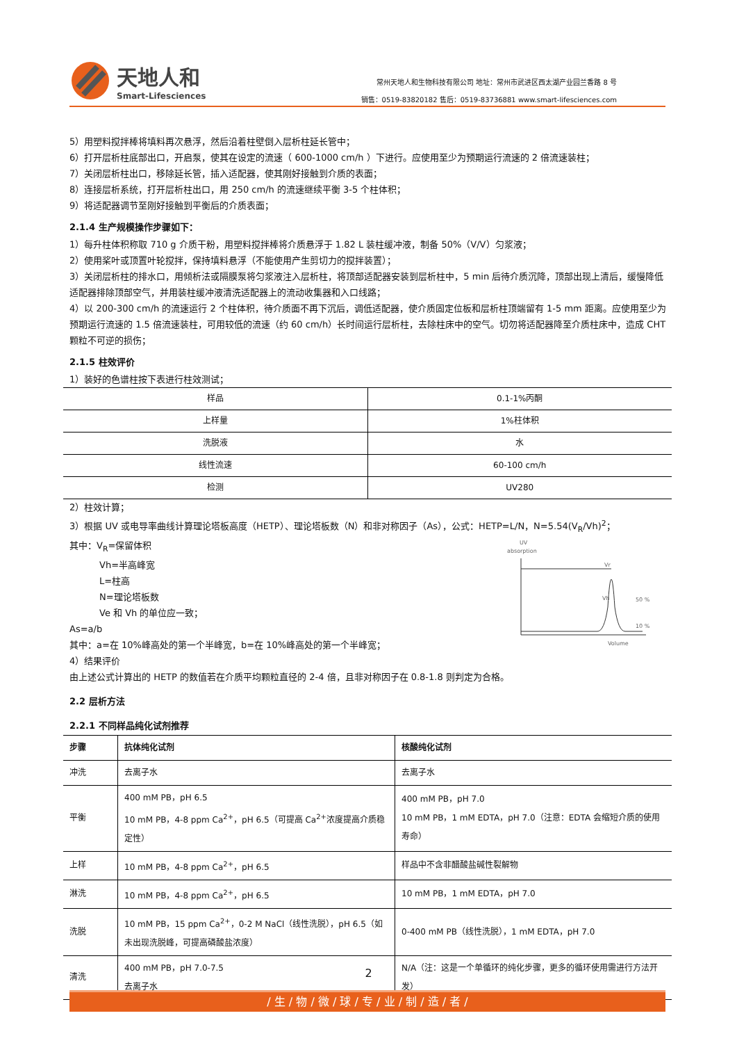天地人和
Smart-Lifesciences
常州天地人和生物科技有限公司 地址：常州市武进区西太湖产业园兰香路 8 号
销售：0519-83820182 售后：0519-83736881 www.smart-lifesciences.com
5）用塑料搅拌棒将填料再次悬浮，然后沿着柱壁倒入层析柱延长管中；
6）打开层析柱底部出口，开启泵，使其在设定的流速（ 600-1000 cm/h ）下进行。应使用至少为预期运行流速的 2 倍流速装柱；
7）关闭层析柱出口，移除延长管，插入适配器，使其刚好接触到介质的表面；
8）连接层析系统，打开层析柱出口，用 250 cm/h 的流速继续平衡 3-5 个柱体积；
9）将适配器调节至刚好接触到平衡后的介质表面；
2.1.4 生产规模操作步骤如下：
1）每升柱体积称取 710 g 介质干粉，用塑料搅拌棒将介质悬浮于 1.82 L 装柱缓冲液，制备 50%（V/V）匀浆液；
2）使用桨叶或顶置叶轮搅拌，保持填料悬浮（不能使用产生剪切力的搅拌装置）；
3）关闭层析柱的排水口，用倾析法或隔膜泵将匀浆液注入层析柱，将顶部适配器安装到层析柱中，5 min 后待介质沉降，顶部出现上清后，缓慢降低适配器排除顶部空气，并用装柱缓冲液清洗适配器上的流动收集器和入口线路；
4）以 200-300 cm/h 的流速运行 2 个柱体积，待介质面不再下沉后，调低适配器，使介质固定位板和层析柱顶端留有 1-5 mm 距离。应使用至少为预期运行流速的 1.5 倍流速装柱，可用较低的流速（约 60 cm/h）长时间运行层析柱，去除柱床中的空气。切勿将适配器降至介质柱床中，造成 CHT 颗粒不可逆的损伤；
2.1.5 柱效评价
1）装好的色谱柱按下表进行柱效测试；
| 样品 | 0.1-1%丙酮 |
| 上样量 | 1%柱体积 |
| 洗脱液 | 水 |
| 线性流速 | 60-100 cm/h |
| 检测 | UV280 |
2）柱效计算；
3）根据 UV 或电导率曲线计算理论塔板高度（HETP）、理论塔板数（N）和非对称因子（As），公式：HETP=L/N，N=5.54(V<sub>R</sub>/Vh)<sup>2</sup>；
其中：V<sub>R</sub>=保留体积
Vh=半高峰宽
L=柱高
N=理论塔板数
Ve 和 Vh 的单位应一致；
As=a/b
其中：a=在 10%峰高处的第一个半峰宽，b=在 10%峰高处的第一个半峰宽；
4）结果评价
UV
absorption
Vr
Vh
50 %
10 %
Volume
由上述公式计算出的 HETP 的数值若在介质平均颗粒直径的 2-4 倍，且非对称因子在 0.8-1.8 则判定为合格。
2.2 层析方法
2.2.1 不同样品纯化试剂推荐
| 步骤 | 抗体纯化试剂 | 核酸纯化试剂 |
| --- | --- | --- |
| 冲洗 | 去离子水 | 去离子水 |
| 平衡 | 400 mM PB，pH 6.5 10 mM PB，4-8 ppm Ca<sup>2+</sup>，pH 6.5（可提高 Ca<sup>2+</sup>浓度提高介质稳定性） | 400 mM PB，pH 7.0 10 mM PB，1 mM EDTA，pH 7.0（注意：EDTA 会缩短介质的使用寿命） |
| 上样 | 10 mM PB，4-8 ppm Ca<sup>2+</sup>，pH 6.5 | 样品中不含非醋酸盐碱性裂解物 |
| 淋洗 | 10 mM PB，4-8 ppm Ca<sup>2+</sup>，pH 6.5 | 10 mM PB，1 mM EDTA，pH 7.0 |
| 洗脱 | 10 mM PB，15 ppm Ca<sup>2+</sup>，0-2 M NaCl（线性洗脱），pH 6.5（如未出现洗脱峰，可提高磷酸盐浓度） | 0-400 mM PB（线性洗脱），1 mM EDTA，pH 7.0 |
| 清洗 | 400 mM PB，pH 7.0-7.5 去离子水 | N/A（注：这是一个单循环的纯化步骤，更多的循环使用需进行方法开发） |
2
/ 生 / 物 / 微 / 球 / 专 / 业 / 制 / 造 / 者 /